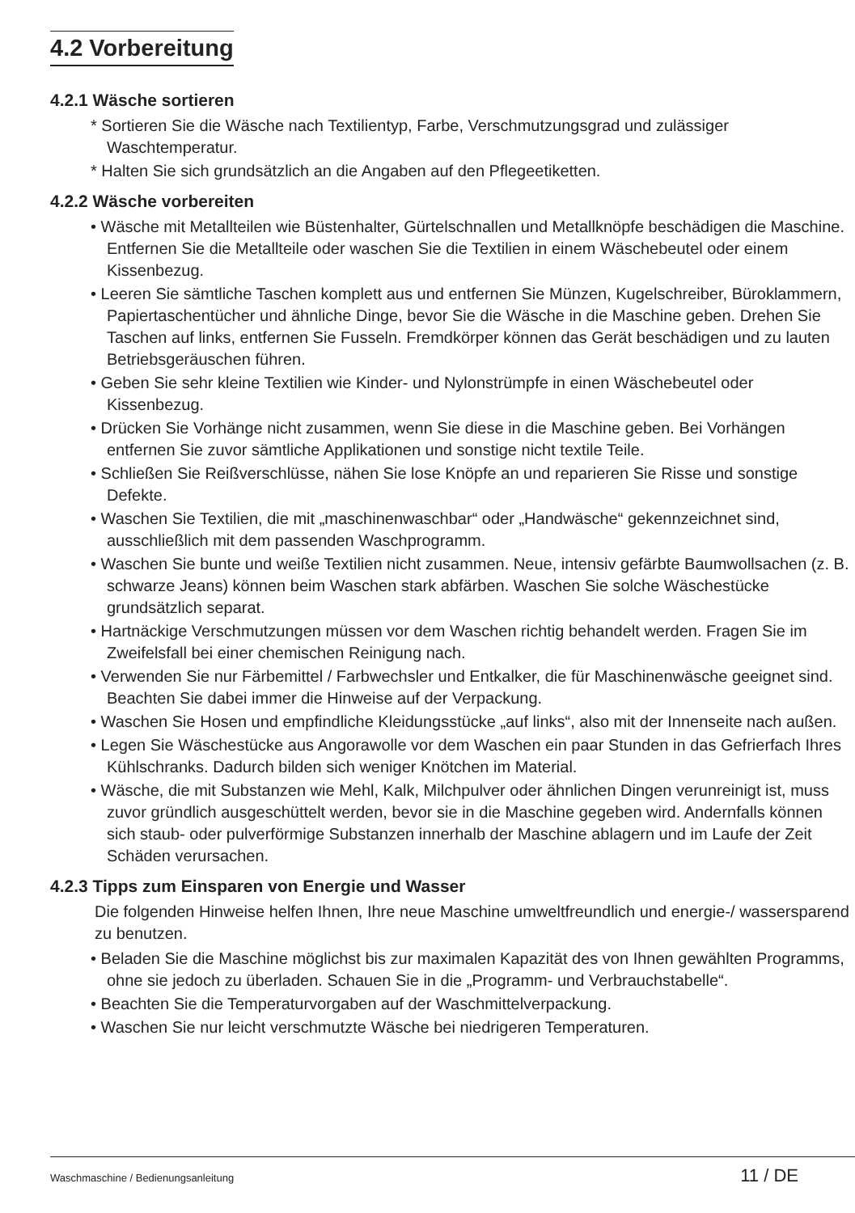4.2 Vorbereitung
4.2.1 Wäsche sortieren
* Sortieren Sie die Wäsche nach Textilientyp, Farbe, Verschmutzungsgrad und zulässiger Waschtemperatur.
* Halten Sie sich grundsätzlich an die Angaben auf den Pflegeetiketten.
4.2.2 Wäsche vorbereiten
• Wäsche mit Metallteilen wie Büstenhalter, Gürtelschnallen und Metallknöpfe beschädigen die Maschine. Entfernen Sie die Metallteile oder waschen Sie die Textilien in einem Wäschebeutel oder einem Kissenbezug.
• Leeren Sie sämtliche Taschen komplett aus und entfernen Sie Münzen, Kugelschreiber, Büroklammern, Papiertaschentücher und ähnliche Dinge, bevor Sie die Wäsche in die Maschine geben. Drehen Sie Taschen auf links, entfernen Sie Fusseln. Fremdkörper können das Gerät beschädigen und zu lauten Betriebsgeräuschen führen.
• Geben Sie sehr kleine Textilien wie Kinder- und Nylonstrümpfe in einen Wäschebeutel oder Kissenbezug.
• Drücken Sie Vorhänge nicht zusammen, wenn Sie diese in die Maschine geben. Bei Vorhängen entfernen Sie zuvor sämtliche Applikationen und sonstige nicht textile Teile.
• Schließen Sie Reißverschlüsse, nähen Sie lose Knöpfe an und reparieren Sie Risse und sonstige Defekte.
• Waschen Sie Textilien, die mit „maschinenwaschbar“ oder „Handwäsche“ gekennzeichnet sind, ausschließlich mit dem passenden Waschprogramm.
• Waschen Sie bunte und weiße Textilien nicht zusammen. Neue, intensiv gefärbte Baumwollsachen (z. B. schwarze Jeans) können beim Waschen stark abfärben. Waschen Sie solche Wäschestücke grundsätzlich separat.
• Hartnäckige Verschmutzungen müssen vor dem Waschen richtig behandelt werden. Fragen Sie im Zweifelsfall bei einer chemischen Reinigung nach.
• Verwenden Sie nur Färbemittel / Farbwechsler und Entkalker, die für Maschinenwäsche geeignet sind. Beachten Sie dabei immer die Hinweise auf der Verpackung.
• Waschen Sie Hosen und empfindliche Kleidungsstücke „auf links“, also mit der Innenseite nach außen.
• Legen Sie Wäschestücke aus Angorawolle vor dem Waschen ein paar Stunden in das Gefrierfach Ihres Kühlschranks. Dadurch bilden sich weniger Knötchen im Material.
• Wäsche, die mit Substanzen wie Mehl, Kalk, Milchpulver oder ähnlichen Dingen verunreinigt ist, muss zuvor gründlich ausgeschüttelt werden, bevor sie in die Maschine gegeben wird. Andernfalls können sich staub- oder pulverförmige Substanzen innerhalb der Maschine ablagern und im Laufe der Zeit Schäden verursachen.
4.2.3 Tipps zum Einsparen von Energie und Wasser
Die folgenden Hinweise helfen Ihnen, Ihre neue Maschine umweltfreundlich und energie-/ wassersparend zu benutzen.
• Beladen Sie die Maschine möglichst bis zur maximalen Kapazität des von Ihnen gewählten Programms, ohne sie jedoch zu überladen. Schauen Sie in die „Programm- und Verbrauchstabelle“.
• Beachten Sie die Temperaturvorgaben auf der Waschmittelverpackung.
• Waschen Sie nur leicht verschmutzte Wäsche bei niedrigeren Temperaturen.
Waschmaschine / Bedienungsanleitung 11 / DE